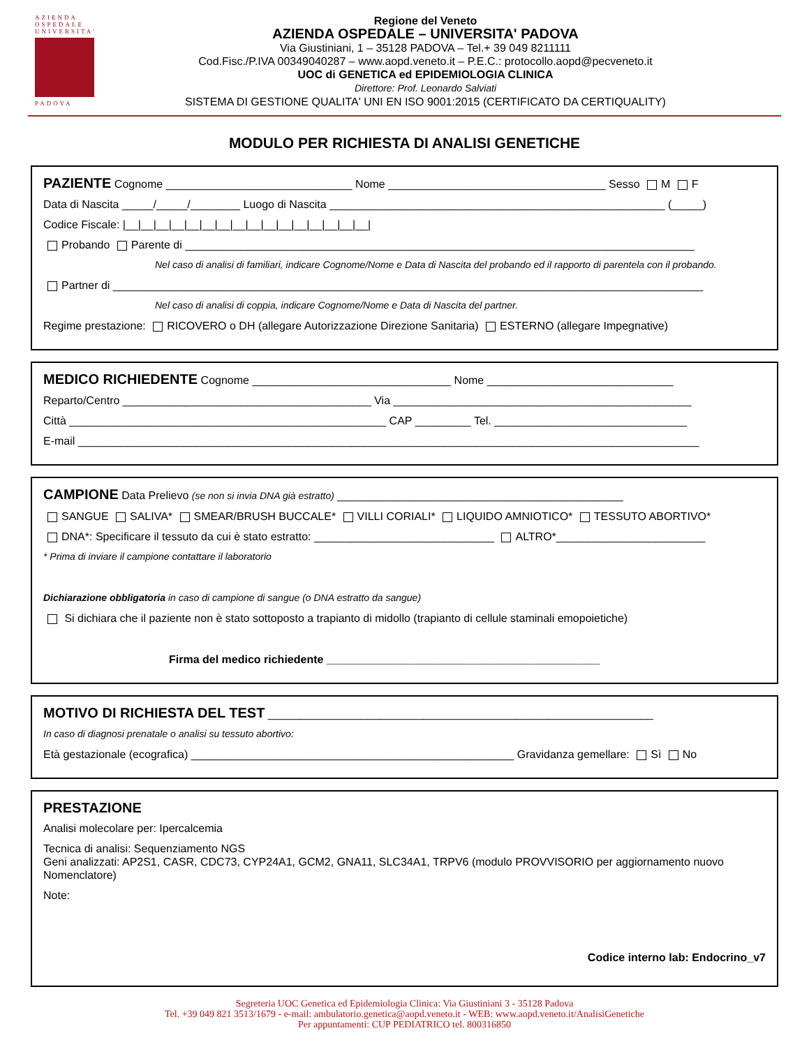AZIENDA
OSPEDALE
UNIVERSITA'
PADOVA
Regione del Veneto
AZIENDA OSPEDALE – UNIVERSITA' PADOVA
Via Giustiniani, 1 – 35128 PADOVA – Tel.+ 39 049 8211111
Cod.Fisc./P.IVA 00349040287 – www.aopd.veneto.it – P.E.C.: protocollo.aopd@pecveneto.it
UOC di GENETICA ed EPIDEMIOLOGIA CLINICA
Direttore: Prof. Leonardo Salviati
SISTEMA DI GESTIONE QUALITA' UNI EN ISO 9001:2015 (CERTIFICATO DA CERTIQUALITY)
MODULO PER RICHIESTA DI ANALISI GENETICHE
PAZIENTE Cognome ______________________________ Nome ___________________________________ Sesso M F
Data di Nascita _____/_____/________ Luogo di Nascita ______________________________________________________ (_____)
Codice Fiscale: |__|__|__|__|__|__|__|__|__|__|__|__|__|__|__|__|
Probando Parente di __________________________________________________________________________________
Nel caso di analisi di familiari, indicare Cognome/Nome e Data di Nascita del probando ed il rapporto di parentela con il probando.
Partner di _______________________________________________________________________________________________
Nel caso di analisi di coppia, indicare Cognome/Nome e Data di Nascita del partner.
Regime prestazione: RICOVERO o DH (allegare Autorizzazione Direzione Sanitaria) ESTERNO (allegare Impegnative)
MEDICO RICHIEDENTE Cognome ________________________________ Nome ______________________________
Reparto/Centro ________________________________________ Via ________________________________________________
Città ___________________________________________________ CAP _________ Tel. _______________________________
E-mail ____________________________________________________________________________________________________
CAMPIONE Data Prelievo (se non si invia DNA già estratto) ______________________________________________
SANGUE SALIVA* SMEAR/BRUSH BUCCALE* VILLI CORIALI* LIQUIDO AMNIOTICO* TESSUTO ABORTIVO*
DNA*: Specificare il tessuto da cui è stato estratto: _____________________________ ALTRO*________________________
* Prima di inviare il campione contattare il laboratorio
Dichiarazione obbligatoria in caso di campione di sangue (o DNA estratto da sangue)
Si dichiara che il paziente non è stato sottoposto a trapianto di midollo (trapianto di cellule staminali emopoietiche)
Firma del medico richiedente ____________________________________________
MOTIVO DI RICHIESTA DEL TEST ______________________________________________________________
In caso di diagnosi prenatale o analisi su tessuto abortivo:
Età gestazionale (ecografica) ____________________________________________________ Gravidanza gemellare: Sì No
PRESTAZIONE
Analisi molecolare per: Ipercalcemia
Tecnica di analisi: Sequenziamento NGS
Geni analizzati: AP2S1, CASR, CDC73, CYP24A1, GCM2, GNA11, SLC34A1, TRPV6 (modulo PROVVISORIO per aggiornamento nuovo Nomenclatore)
Note:
Codice interno lab: Endocrino_v7
Segreteria UOC Genetica ed Epidemiologia Clinica: Via Giustiniani 3 - 35128 Padova
Tel. +39 049 821 3513/1679 - e-mail: ambulatorio.genetica@aopd.veneto.it - WEB: www.aopd.veneto.it/AnalisiGenetiche
Per appuntamenti: CUP PEDIATRICO tel. 800316850